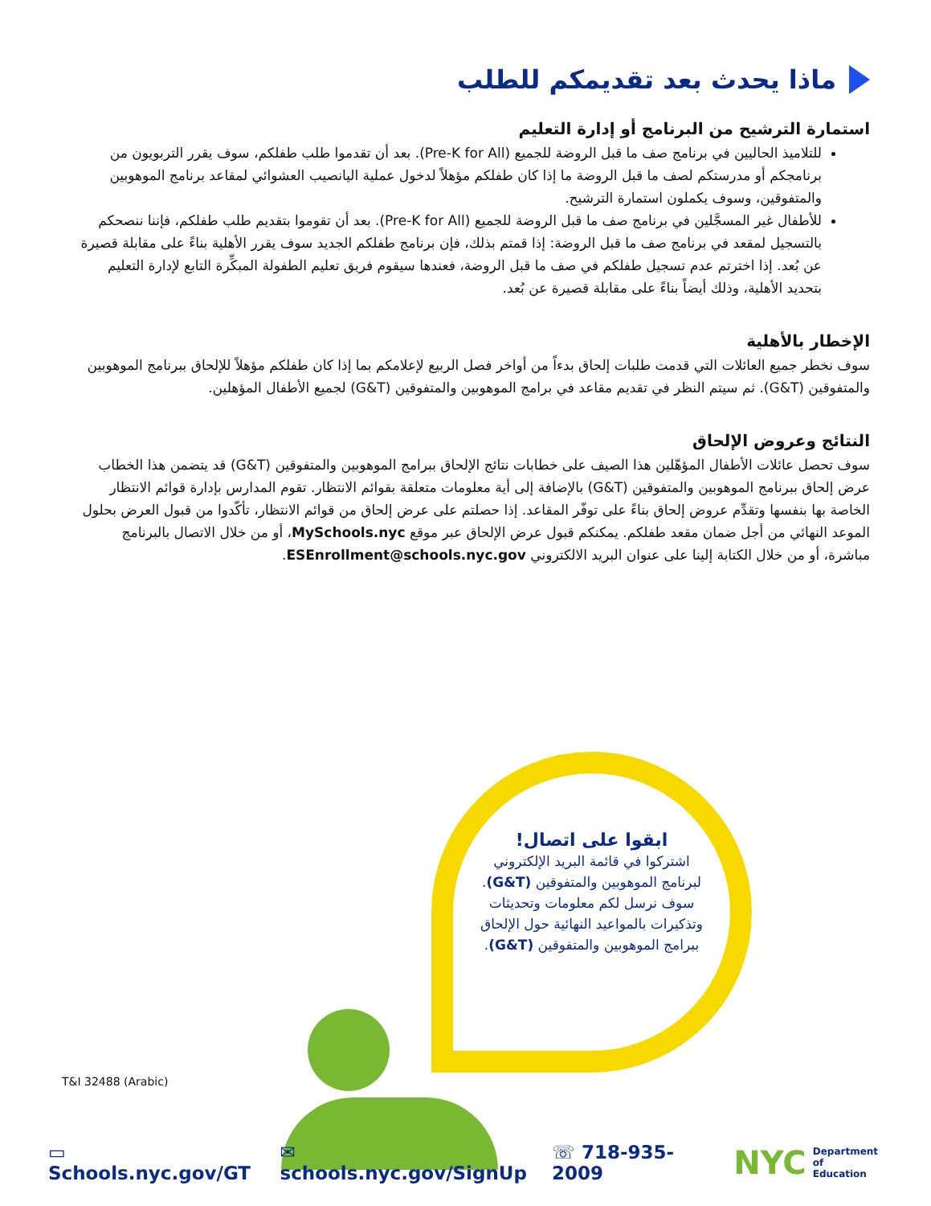ماذا يحدث بعد تقديمكم للطلب
استمارة الترشيح من البرنامج أو إدارة التعليم
للتلاميذ الحاليين في برنامج صف ما قبل الروضة للجميع (Pre-K for All). بعد أن تقدموا طلب طفلكم، سوف يقرر التربويون من برنامجكم أو مدرستكم لصف ما قبل الروضة ما إذا كان طفلكم مؤهلاً لدخول عملية اليانصيب العشوائي لمقاعد برنامج الموهوبين والمتفوقين، وسوف يكملون استمارة الترشيح.
للأطفال غير المسجَّلين في برنامج صف ما قبل الروضة للجميع (Pre-K for All). بعد أن تقوموا بتقديم طلب طفلكم، فإننا ننصحكم بالتسجيل لمقعد في برنامج صف ما قبل الروضة: إذا قمتم بذلك، فإن برنامج طفلكم الجديد سوف يقرر الأهلية بناءً على مقابلة قصيرة عن بُعد. إذا اخترتم عدم تسجيل طفلكم في صف ما قبل الروضة، فعندها سيقوم فريق تعليم الطفولة المبكِّرة التابع لإدارة التعليم بتحديد الأهلية، وذلك أيضاً بناءً على مقابلة قصيرة عن بُعد.
الإخطار بالأهلية
سوف نخطر جميع العائلات التي قدمت طلبات إلحاق بدءاً من أواخر فصل الربيع لإعلامكم بما إذا كان طفلكم مؤهلاً للإلحاق ببرنامج الموهوبين والمتفوقين (G&T). ثم سيتم النظر في تقديم مقاعد في برامج الموهوبين والمتفوقين (G&T) لجميع الأطفال المؤهلين.
النتائج وعروض الإلحاق
سوف تحصل عائلات الأطفال المؤهّلين هذا الصيف على خطابات نتائج الإلحاق ببرامج الموهوبين والمتفوقين (G&T) قد يتضمن هذا الخطاب عرض إلحاق ببرنامج الموهوبين والمتفوقين (G&T) بالإضافة إلى أية معلومات متعلقة بقوائم الانتظار. تقوم المدارس بإدارة قوائم الانتظار الخاصة بها بنفسها وتقدِّم عروض إلحاق بناءً على توفّر المقاعد. إذا حصلتم على عرض إلحاق من قوائم الانتظار، تأكّدوا من قبول العرض بحلول الموعد النهائي من أجل ضمان مقعد طفلكم. يمكنكم قبول عرض الإلحاق عبر موقع MySchools.nyc، أو من خلال الاتصال بالبرنامج مباشرة، أو من خلال الكتابة إلينا على عنوان البريد الالكتروني ESEnrollment@schools.nyc.gov.
ابقوا على اتصال!
اشتركوا في قائمة البريد الإلكتروني لبرنامج الموهوبين والمتفوقين (G&T).
سوف نرسل لكم معلومات وتحديثات وتذكيرات بالمواعيد النهائية حول الإلحاق ببرامج الموهوبين والمتفوقين (G&T).
T&I 32488 (Arabic)
▭ Schools.nyc.gov/GT ✉ schools.nyc.gov/SignUp ☏ 718-935-2009 NYC Department of
Education